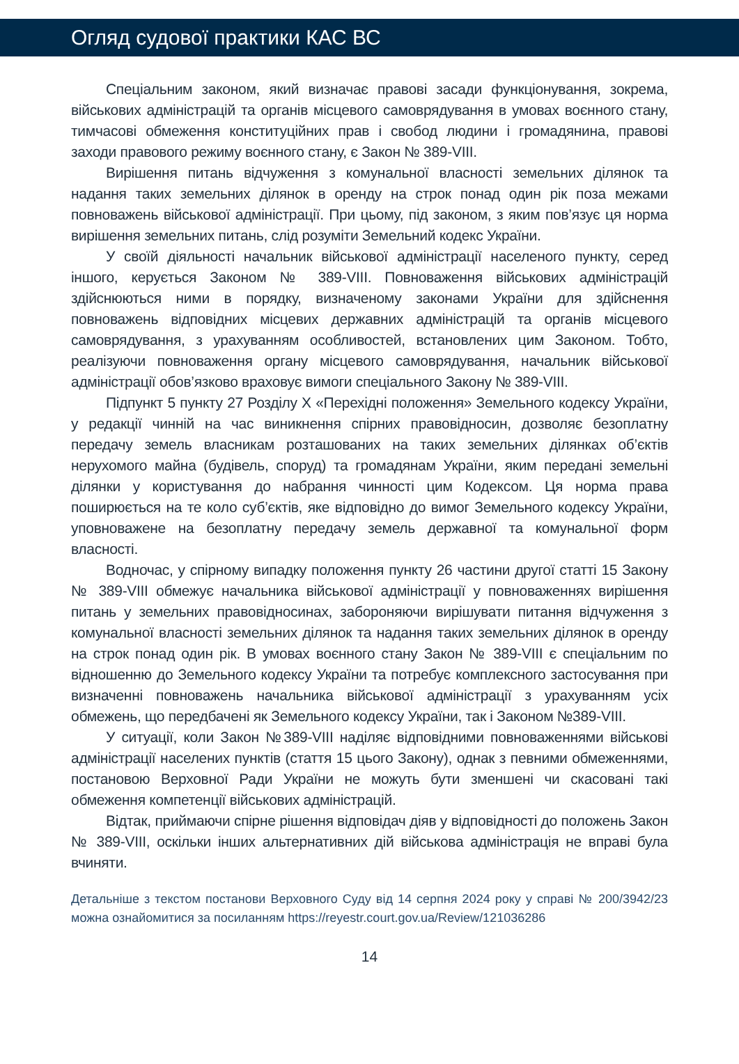Огляд судової практики КАС ВС
Спеціальним законом, який визначає правові засади функціонування, зокрема, військових адміністрацій та органів місцевого самоврядування в умовах воєнного стану, тимчасові обмеження конституційних прав і свобод людини і громадянина, правові заходи правового режиму воєнного стану, є Закон № 389-VIII.
Вирішення питань відчуження з комунальної власності земельних ділянок та надання таких земельних ділянок в оренду на строк понад один рік поза межами повноважень військової адміністрації. При цьому, під законом, з яким пов’язує ця норма вирішення земельних питань, слід розуміти Земельний кодекс України.
У своїй діяльності начальник військової адміністрації населеного пункту, серед іншого, керується Законом № 389-VIII. Повноваження військових адміністрацій здійснюються ними в порядку, визначеному законами України для здійснення повноважень відповідних місцевих державних адміністрацій та органів місцевого самоврядування, з урахуванням особливостей, встановлених цим Законом. Тобто, реалізуючи повноваження органу місцевого самоврядування, начальник військової адміністрації обов’язково враховує вимоги спеціального Закону № 389-VIII.
Підпункт 5 пункту 27 Розділу X «Перехідні положення» Земельного кодексу України, у редакції чинній на час виникнення спірних правовідносин, дозволяє безоплатну передачу земель власникам розташованих на таких земельних ділянках об’єктів нерухомого майна (будівель, споруд) та громадянам України, яким передані земельні ділянки у користування до набрання чинності цим Кодексом. Ця норма права поширюється на те коло суб’єктів, яке відповідно до вимог Земельного кодексу України, уповноважене на безоплатну передачу земель державної та комунальної форм власності.
Водночас, у спірному випадку положення пункту 26 частини другої статті 15 Закону № 389-VIII обмежує начальника військової адміністрації у повноваженнях вирішення питань у земельних правовідносинах, забороняючи вирішувати питання відчуження з комунальної власності земельних ділянок та надання таких земельних ділянок в оренду на строк понад один рік. В умовах воєнного стану Закон № 389-VIII є спеціальним по відношенню до Земельного кодексу України та потребує комплексного застосування при визначенні повноважень начальника військової адміністрації з урахуванням усіх обмежень, що передбачені як Земельного кодексу України, так і Законом №389-VIII.
У ситуації, коли Закон №389-VIII наділяє відповідними повноваженнями військові адміністрації населених пунктів (стаття 15 цього Закону), однак з певними обмеженнями, постановою Верховної Ради України не можуть бути зменшені чи скасовані такі обмеження компетенції військових адміністрацій.
Відтак, приймаючи спірне рішення відповідач діяв у відповідності до положень Закон № 389-VIII, оскільки інших альтернативних дій військова адміністрація не вправі була вчиняти.
Детальніше з текстом постанови Верховного Суду від 14 серпня 2024 року у справі № 200/3942/23 можна ознайомитися за посиланням https://reyestr.court.gov.ua/Review/121036286
14